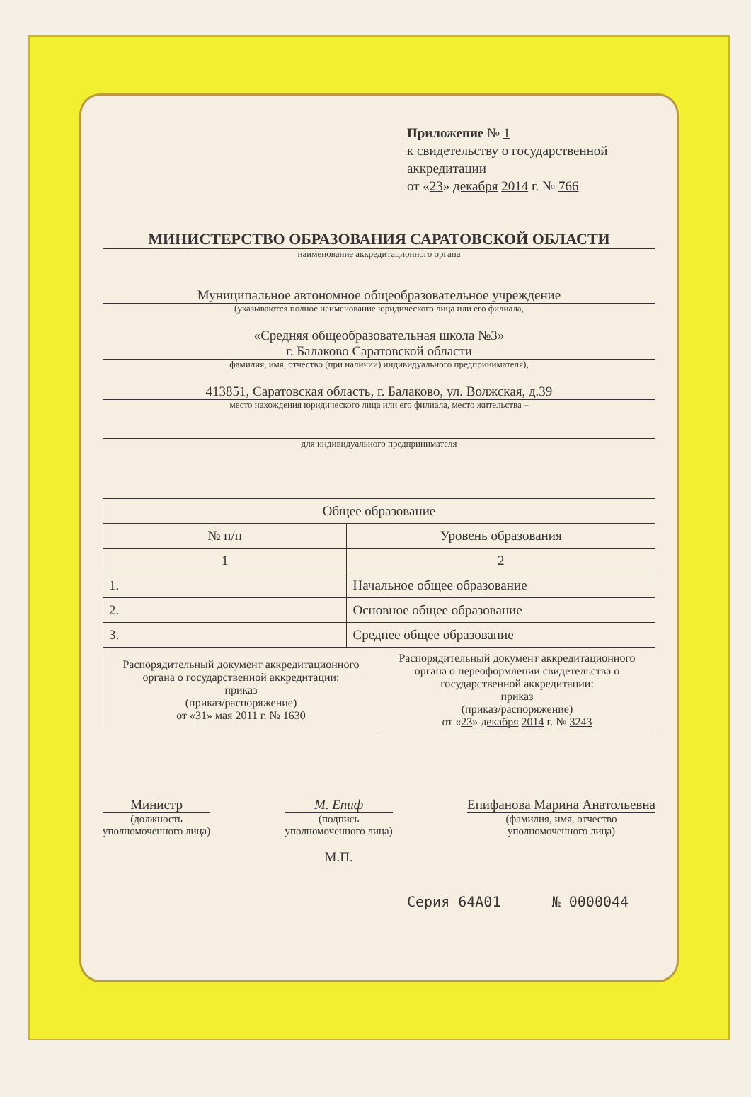Приложение № 1
к свидетельству о государственной аккредитации
от «23» декабря 2014 г. № 766
МИНИСТЕРСТВО ОБРАЗОВАНИЯ САРАТОВСКОЙ ОБЛАСТИ
наименование аккредитационного органа
Муниципальное автономное общеобразовательное учреждение
(указываются полное наименование юридического лица или его филиала,
«Средняя общеобразовательная школа №3»
г. Балаково Саратовской области
фамилия, имя, отчество (при наличии) индивидуального предпринимателя),
413851, Саратовская область, г. Балаково, ул. Волжская, д.39
место нахождения юридического лица или его филиала, место жительства –
для индивидуального предпринимателя
| Общее образование | | |
| --- | --- | --- |
| № п/п | Уровень образования | |
| 1 | 2 | |
| 1. | Начальное общее образование | |
| 2. | Основное общее образование | |
| 3. | Среднее общее образование | |
| Распорядительный документ аккредитационного органа о государственной аккредитации: приказ (приказ/распоряжение) от « 31 » мая 2011 г. № 1630 | | Распорядительный документ аккредитационного органа о переоформлении свидетельства о государственной аккредитации: приказ (приказ/распоряжение) от « 23 » декабря 2014 г. № 3243 |
Министр
(должность
уполномоченного лица)
М. Епиф
(подпись
уполномоченного лица)
М.П.
Епифанова Марина Анатольевна
(фамилия, имя, отчество
уполномоченного лица)
Серия 64А01 № 0000044